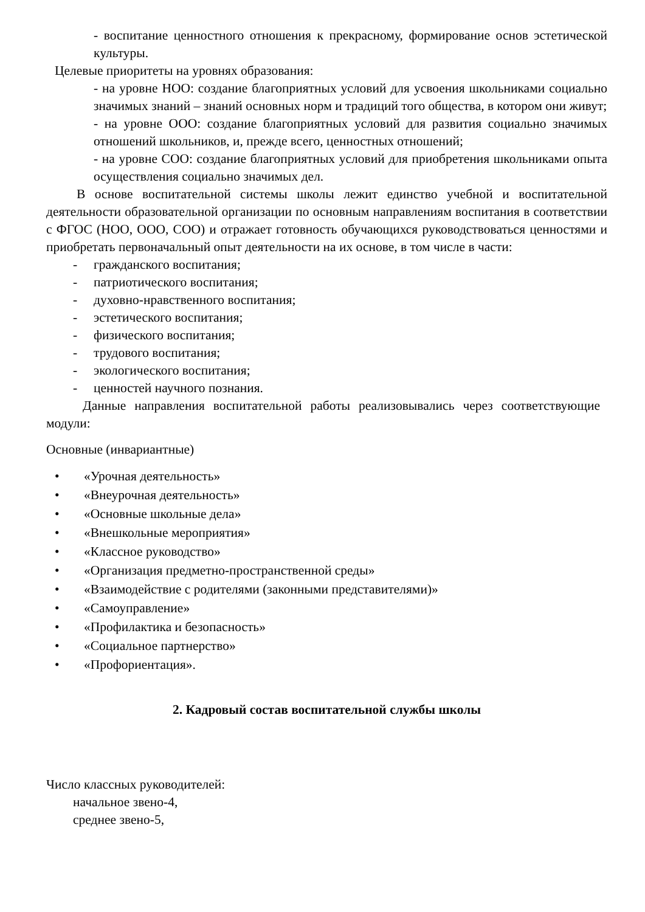- воспитание ценностного отношения к прекрасному, формирование основ эстетической культуры.
Целевые приоритеты на уровнях образования:
- на уровне НОО: создание благоприятных условий для усвоения школьниками социально значимых знаний – знаний основных норм и традиций того общества, в котором они живут;
- на уровне ООО: создание благоприятных условий для развития социально значимых отношений школьников, и, прежде всего, ценностных отношений;
- на уровне СОО: создание благоприятных условий для приобретения школьниками опыта осуществления социально значимых дел.
В основе воспитательной системы школы лежит единство учебной и воспитательной деятельности образовательной организации по основным направлениям воспитания в соответствии с ФГОС (НОО, ООО, СОО) и отражает готовность обучающихся руководствоваться ценностями и приобретать первоначальный опыт деятельности на их основе, в том числе в части:
- гражданского воспитания;
- патриотического воспитания;
- духовно-нравственного воспитания;
- эстетического воспитания;
- физического воспитания;
- трудового воспитания;
- экологического воспитания;
- ценностей научного познания.
Данные направления воспитательной работы реализовывались через соответствующие модули:
Основные (инвариантные)
• «Урочная деятельность»
• «Внеурочная деятельность»
• «Основные школьные дела»
• «Внешкольные мероприятия»
• «Классное руководство»
• «Организация предметно-пространственной среды»
• «Взаимодействие с родителями (законными представителями)»
• «Самоуправление»
• «Профилактика и безопасность»
• «Социальное партнерство»
• «Профориентация».
2. Кадровый состав воспитательной службы школы
Число классных руководителей:
начальное звено-4,
среднее звено-5,